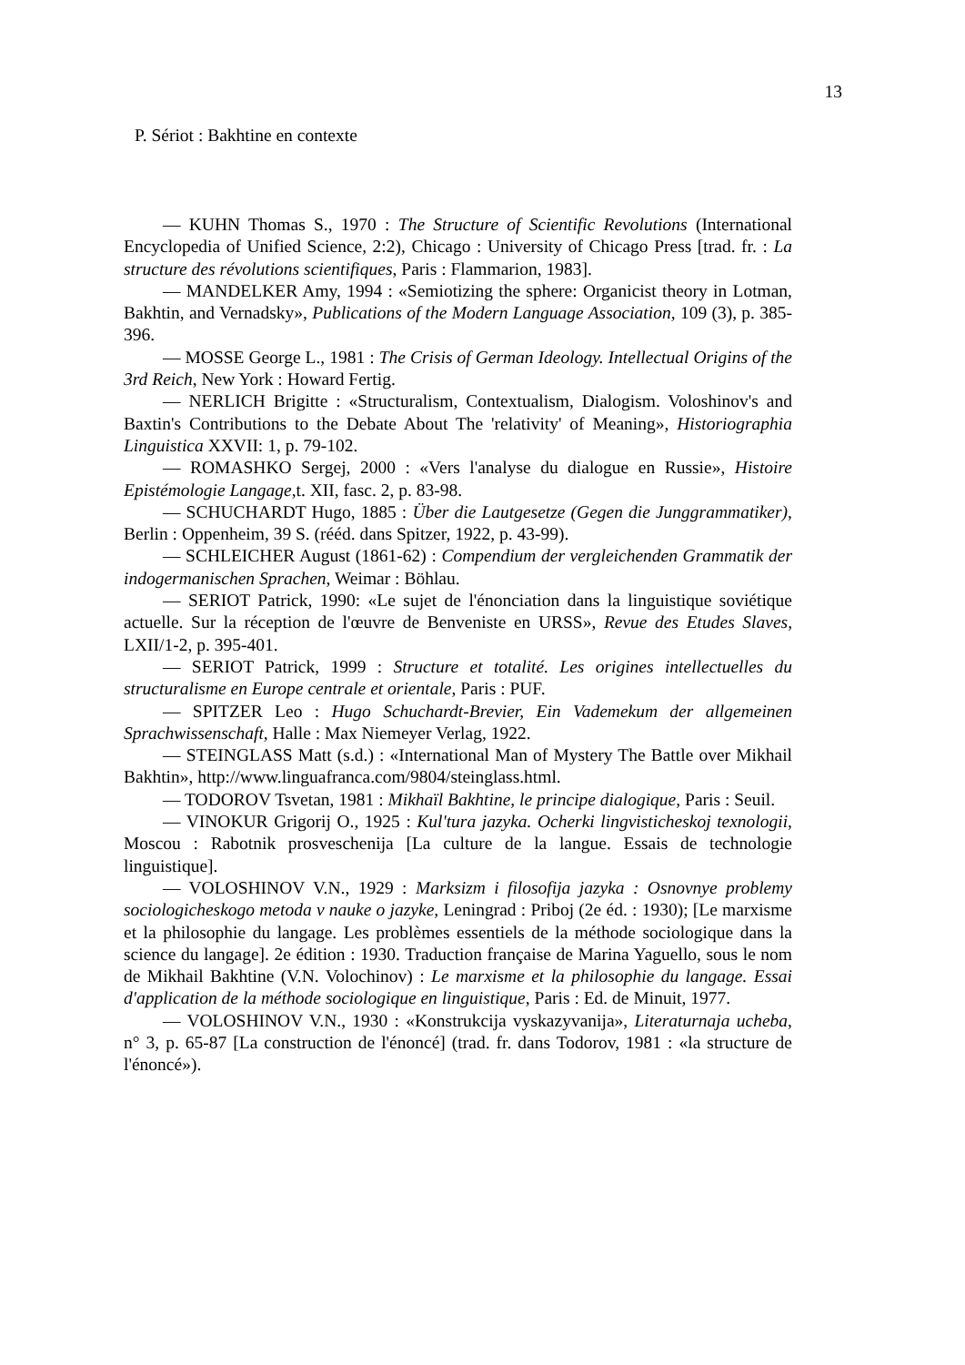13
P. Sériot : Bakhtine en contexte
— KUHN Thomas S., 1970 : The Structure of Scientific Revolutions (International Encyclopedia of Unified Science, 2:2), Chicago : University of Chicago Press [trad. fr. : La structure des révolutions scientifiques, Paris : Flammarion, 1983].
— MANDELKER Amy, 1994 : «Semiotizing the sphere: Organicist theory in Lotman, Bakhtin, and Vernadsky», Publications of the Modern Language Association, 109 (3), p. 385-396.
— MOSSE George L., 1981 : The Crisis of German Ideology. Intellectual Origins of the 3rd Reich, New York : Howard Fertig.
— NERLICH Brigitte : «Structuralism, Contextualism, Dialogism. Voloshinov's and Baxtin's Contributions to the Debate About The 'relativity' of Meaning», Historiographia Linguistica XXVII: 1, p. 79-102.
— ROMASHKO Sergej, 2000 : «Vers l'analyse du dialogue en Russie», Histoire Epistémologie Langage,t. XII, fasc. 2, p. 83-98.
— SCHUCHARDT Hugo, 1885 : Über die Lautgesetze (Gegen die Junggrammatiker), Berlin : Oppenheim, 39 S. (rééd. dans Spitzer, 1922, p. 43-99).
— SCHLEICHER August (1861-62) : Compendium der vergleichenden Grammatik der indogermanischen Sprachen, Weimar : Böhlau.
— SERIOT Patrick, 1990: «Le sujet de l'énonciation dans la linguistique soviétique actuelle. Sur la réception de l'œuvre de Benveniste en URSS», Revue des Etudes Slaves, LXII/1-2, p. 395-401.
— SERIOT Patrick, 1999 : Structure et totalité. Les origines intellectuelles du structuralisme en Europe centrale et orientale, Paris : PUF.
— SPITZER Leo : Hugo Schuchardt-Brevier, Ein Vademekum der allgemeinen Sprachwissenschaft, Halle : Max Niemeyer Verlag, 1922.
— STEINGLASS Matt (s.d.) : «International Man of Mystery The Battle over Mikhail Bakhtin», http://www.linguafranca.com/9804/steinglass.html.
— TODOROV Tsvetan, 1981 : Mikhaïl Bakhtine, le principe dialogique, Paris : Seuil.
— VINOKUR Grigorij O., 1925 : Kul'tura jazyka. Ocherki lingvisticheskoj texnologii, Moscou : Rabotnik prosveschenija [La culture de la langue. Essais de technologie linguistique].
— VOLOSHINOV V.N., 1929 : Marksizm i filosofija jazyka : Osnovnye problemy sociologicheskogo metoda v nauke o jazyke, Leningrad : Priboj (2e éd. : 1930); [Le marxisme et la philosophie du langage. Les problèmes essentiels de la méthode sociologique dans la science du langage]. 2e édition : 1930. Traduction française de Marina Yaguello, sous le nom de Mikhail Bakhtine (V.N. Volochinov) : Le marxisme et la philosophie du langage. Essai d'application de la méthode sociologique en linguistique, Paris : Ed. de Minuit, 1977.
— VOLOSHINOV V.N., 1930 : «Konstrukcija vyskazyvanija», Literaturnaja ucheba, n° 3, p. 65-87 [La construction de l'énoncé] (trad. fr. dans Todorov, 1981 : «la structure de l'énoncé»).